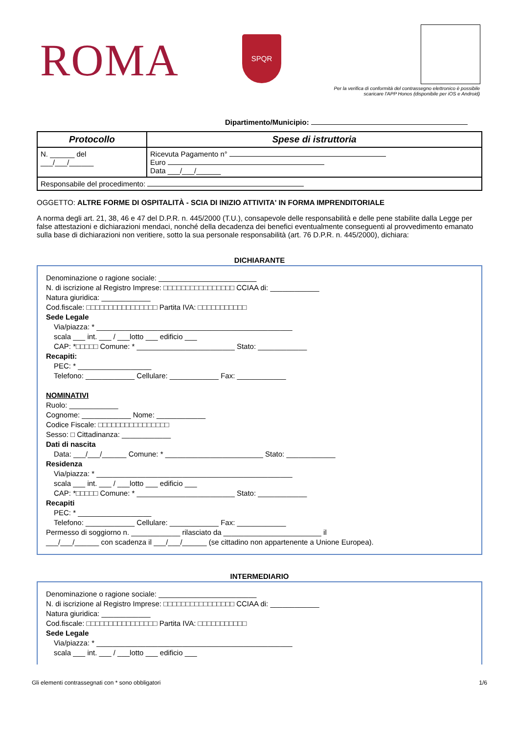ROMA SPQR
Per la verifica di conformità del contrassegno elettronico è possibile scaricare l'APP Honos (disponibile per iOS e Android)
Dipartimento/Municipio:
| Protocollo | Spese di istruttoria |
| --- | --- |
| N. ______ del ___/___/______ | Ricevuta Pagamento n° Euro Data ___/___/______ |
| Responsabile del procedimento: | |
OGGETTO: ALTRE FORME DI OSPITALITÀ - SCIA DI INIZIO ATTIVITA' IN FORMA IMPRENDITORIALE
A norma degli art. 21, 38, 46 e 47 del D.P.R. n. 445/2000 (T.U.), consapevole delle responsabilità e delle pene stabilite dalla Legge per false attestazioni e dichiarazioni mendaci, nonché della decadenza dei benefici eventualmente conseguenti al provvedimento emanato sulla base di dichiarazioni non veritiere, sotto la sua personale responsabilità (art. 76 D.P.R. n. 445/2000), dichiara:
DICHIARANTE
Denominazione o ragione sociale: ________________________
N. di iscrizione al Registro Imprese: □□□□□□□□□□□□□□□□ CCIAA di: ____________
Natura giuridica: ____________
Cod.fiscale: □□□□□□□□□□□□□□□□ Partita IVA: □□□□□□□□□□□
Sede Legale
Via/piazza: * ________________________________________________
scala ___ int. ___ / ___lotto ___ edificio ___
CAP: *□□□□□ Comune: * ________________________ Stato: ____________
Recapiti:
PEC: * __________________
Telefono: ____________ Cellulare: ____________ Fax: ____________
NOMINATIVI
Ruolo: ____________
Cognome: ____________ Nome: ____________
Codice Fiscale: □□□□□□□□□□□□□□□□
Sesso: □ Cittadinanza: ____________
Dati di nascita
Data: ___/___/______ Comune: * ________________________ Stato: ____________
Residenza
Via/piazza: * ________________________________________________
scala ___ int. ___ / ___lotto ___ edificio ___
CAP: *□□□□□ Comune: * ________________________ Stato: ____________
Recapiti
PEC: * __________________
Telefono: ____________ Cellulare: ____________ Fax: ____________
Permesso di soggiorno n. ____________ rilasciato da ________________________ il
___/___/______ con scadenza il ___/___/______ (se cittadino non appartenente a Unione Europea).
INTERMEDIARIO
Denominazione o ragione sociale: ________________________
N. di iscrizione al Registro Imprese: □□□□□□□□□□□□□□□□ CCIAA di: ____________
Natura giuridica: ____________
Cod.fiscale: □□□□□□□□□□□□□□□□ Partita IVA: □□□□□□□□□□□
Sede Legale
Via/piazza: * ________________________________________________
scala ___ int. ___ / ___lotto ___ edificio ___
Gli elementi contrassegnati con * sono obbligatori 1/6